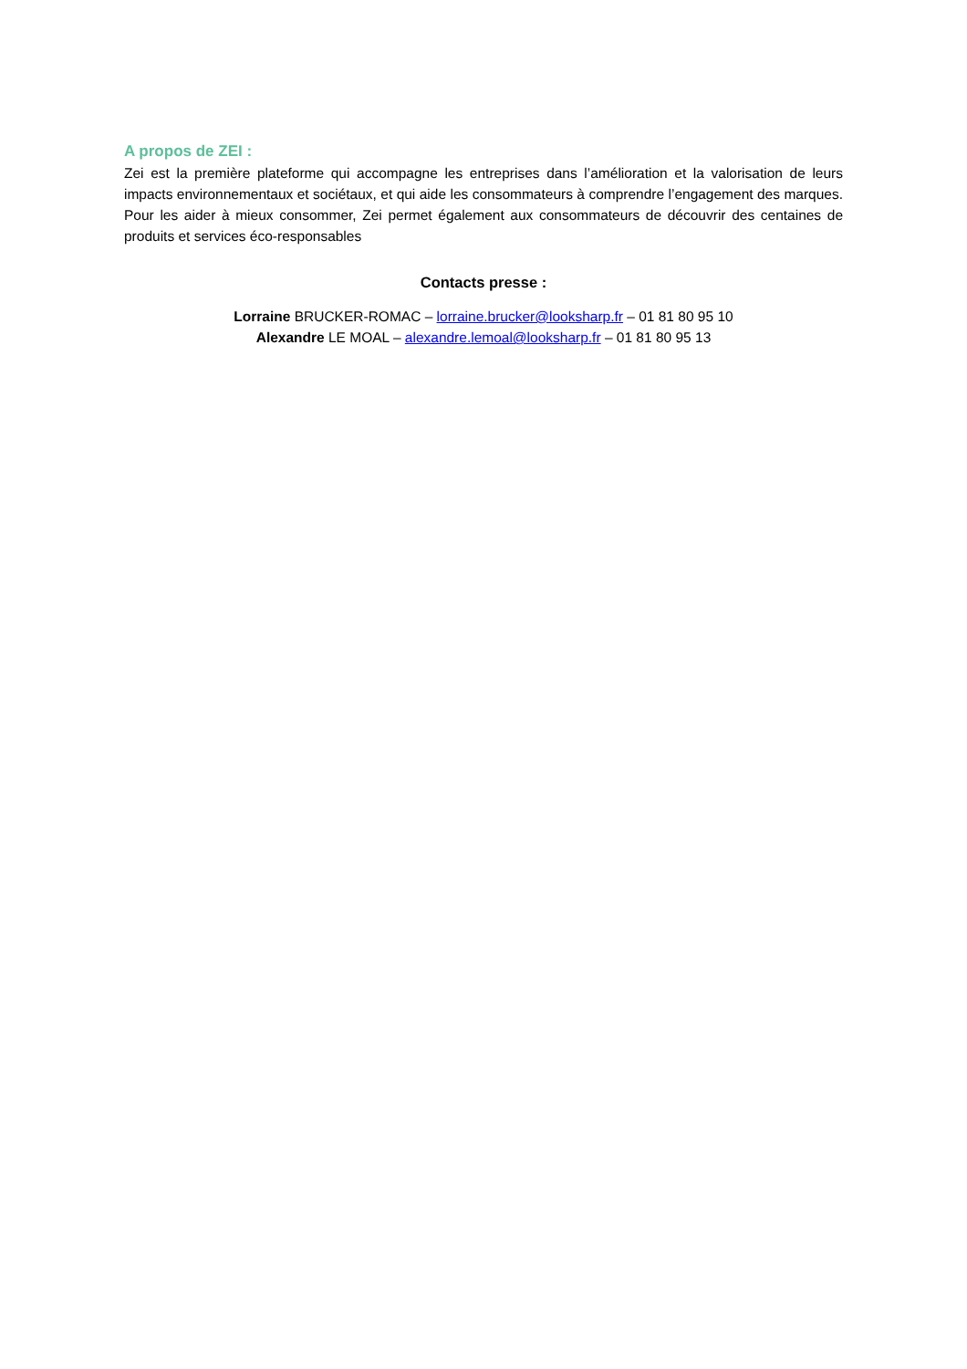A propos de ZEI :
Zei est la première plateforme qui accompagne les entreprises dans l’amélioration et la valorisation de leurs impacts environnementaux et sociétaux, et qui aide les consommateurs à comprendre l’engagement des marques. Pour les aider à mieux consommer, Zei permet également aux consommateurs de découvrir des centaines de produits et services éco-responsables
Contacts presse :
Lorraine BRUCKER-ROMAC – lorraine.brucker@looksharp.fr – 01 81 80 95 10
Alexandre LE MOAL – alexandre.lemoal@looksharp.fr – 01 81 80 95 13